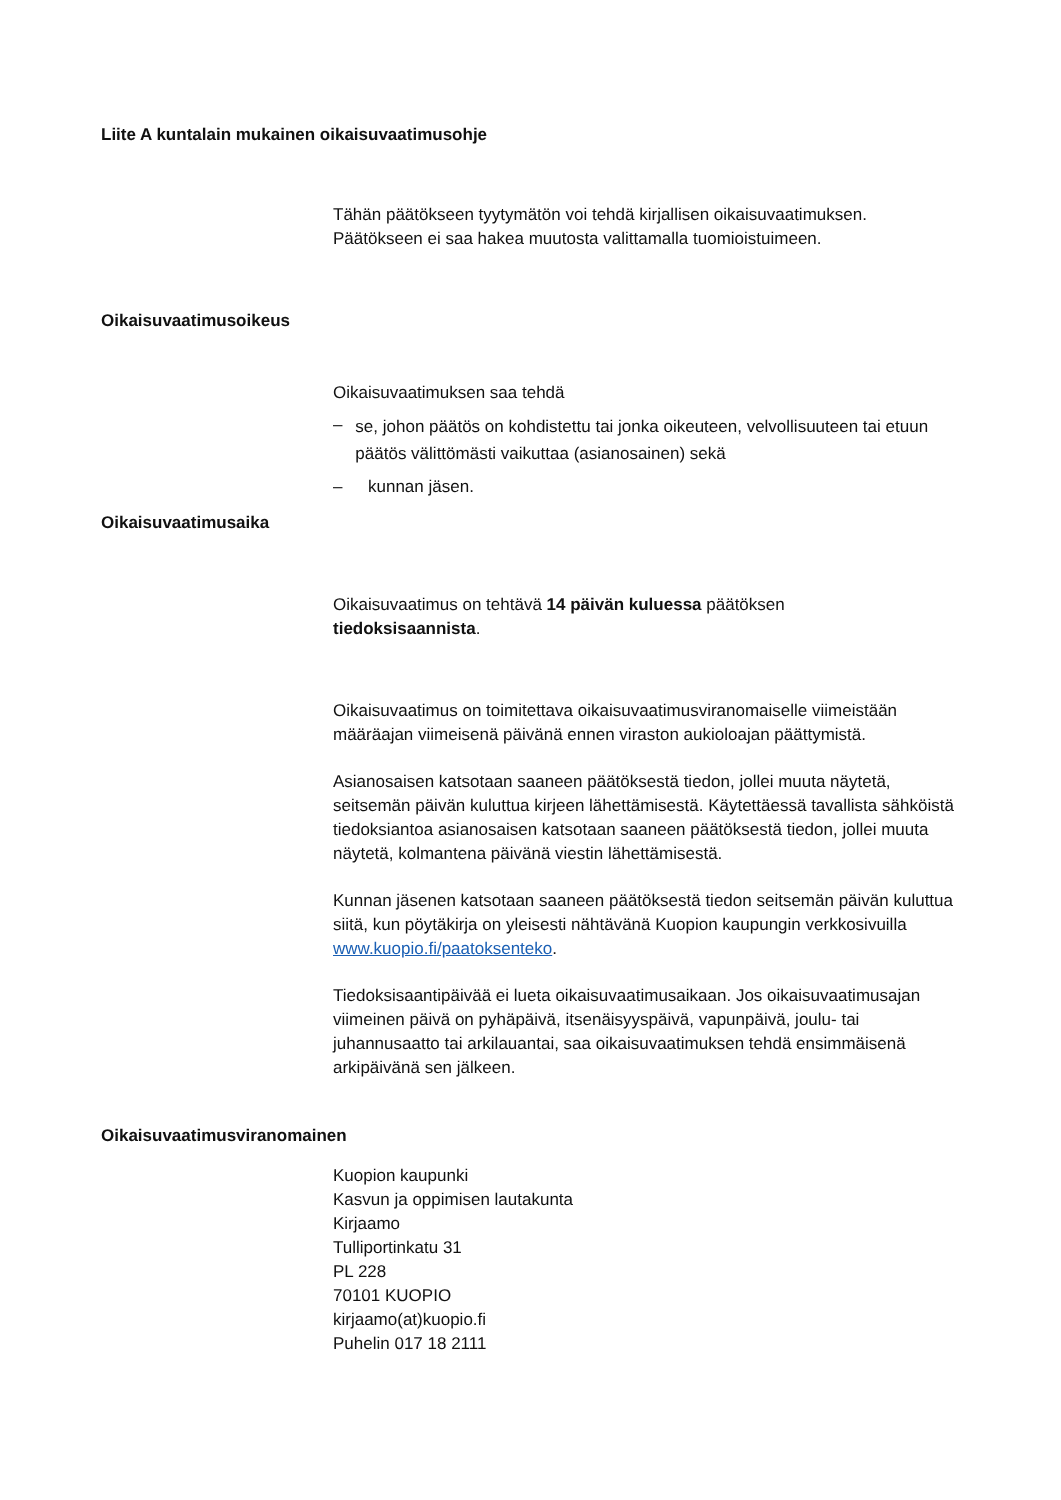Liite A kuntalain mukainen oikaisuvaatimusohje
Tähän päätökseen tyytymätön voi tehdä kirjallisen oikaisuvaatimuksen.
Päätökseen ei saa hakea muutosta valittamalla tuomioistuimeen.
Oikaisuvaatimusoikeus
Oikaisuvaatimuksen saa tehdä
– se, johon päätös on kohdistettu tai jonka oikeuteen, velvollisuuteen tai etuun päätös välittömästi vaikuttaa (asianosainen) sekä
– kunnan jäsen.
Oikaisuvaatimusaika
Oikaisuvaatimus on tehtävä 14 päivän kuluessa päätöksen
tiedoksisaannista.
Oikaisuvaatimus on toimitettava oikaisuvaatimusviranomaiselle viimeistään määräajan viimeisenä päivänä ennen viraston aukioloajan päättymistä.
Asianosaisen katsotaan saaneen päätöksestä tiedon, jollei muuta näytetä, seitsemän päivän kuluttua kirjeen lähettämisestä. Käytettäessä tavallista sähköistä tiedoksiantoa asianosaisen katsotaan saaneen päätöksestä tiedon, jollei muuta näytetä, kolmantena päivänä viestin lähettämisestä.
Kunnan jäsenen katsotaan saaneen päätöksestä tiedon seitsemän päivän kuluttua siitä, kun pöytäkirja on yleisesti nähtävänä Kuopion kaupungin verkkosivuilla www.kuopio.fi/paatoksenteko.
Tiedoksisaantipäivää ei lueta oikaisuvaatimusaikaan. Jos oikaisuvaatimusajan viimeinen päivä on pyhäpäivä, itsenäisyyspäivä, vapunpäivä, joulu- tai juhannusaatto tai arkilauantai, saa oikaisuvaatimuksen tehdä ensimmäisenä arkipäivänä sen jälkeen.
Oikaisuvaatimusviranomainen
Kuopion kaupunki
Kasvun ja oppimisen lautakunta
Kirjaamo
Tulliportinkatu 31
PL 228
70101 KUOPIO
kirjaamo(at)kuopio.fi
Puhelin 017 18 2111